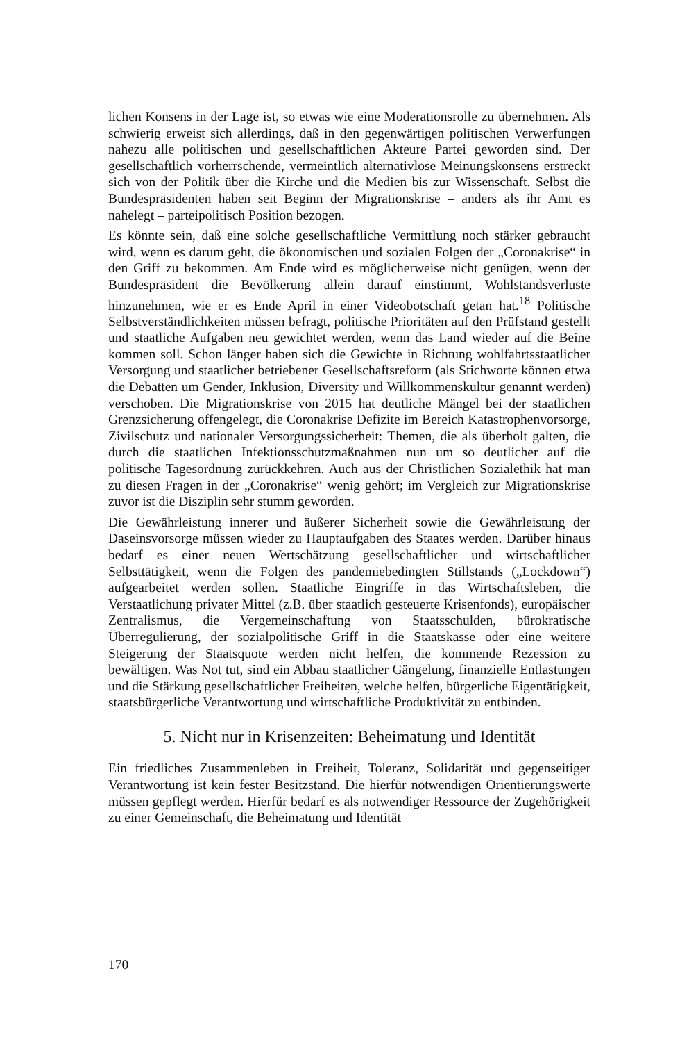lichen Konsens in der Lage ist, so etwas wie eine Moderationsrolle zu übernehmen. Als schwierig erweist sich allerdings, daß in den gegenwärtigen politischen Verwerfungen nahezu alle politischen und gesellschaftlichen Akteure Partei geworden sind. Der gesellschaftlich vorherrschende, vermeintlich alternativlose Meinungskonsens erstreckt sich von der Politik über die Kirche und die Medien bis zur Wissenschaft. Selbst die Bundespräsidenten haben seit Beginn der Migrationskrise – anders als ihr Amt es nahelegt – parteipolitisch Position bezogen.
Es könnte sein, daß eine solche gesellschaftliche Vermittlung noch stärker gebraucht wird, wenn es darum geht, die ökonomischen und sozialen Folgen der „Coronakrise“ in den Griff zu bekommen. Am Ende wird es möglicherweise nicht genügen, wenn der Bundespräsident die Bevölkerung allein darauf einstimmt, Wohlstandsverluste hinzunehmen, wie er es Ende April in einer Videobotschaft getan hat.<sup>18</sup> Politische Selbstverständlichkeiten müssen befragt, politische Prioritäten auf den Prüfstand gestellt und staatliche Aufgaben neu gewichtet werden, wenn das Land wieder auf die Beine kommen soll. Schon länger haben sich die Gewichte in Richtung wohlfahrtsstaatlicher Versorgung und staatlicher betriebener Gesellschaftsreform (als Stichworte können etwa die Debatten um Gender, Inklusion, Diversity und Willkommenskultur genannt werden) verschoben. Die Migrationskrise von 2015 hat deutliche Mängel bei der staatlichen Grenzsicherung offengelegt, die Coronakrise Defizite im Bereich Katastrophenvorsorge, Zivilschutz und nationaler Versorgungssicherheit: Themen, die als überholt galten, die durch die staatlichen Infektionsschutzmaßnahmen nun um so deutlicher auf die politische Tagesordnung zurückkehren. Auch aus der Christlichen Sozialethik hat man zu diesen Fragen in der „Coronakrise“ wenig gehört; im Vergleich zur Migrationskrise zuvor ist die Disziplin sehr stumm geworden.
Die Gewährleistung innerer und äußerer Sicherheit sowie die Gewährleistung der Daseinsvorsorge müssen wieder zu Hauptaufgaben des Staates werden. Darüber hinaus bedarf es einer neuen Wertschätzung gesellschaftlicher und wirtschaftlicher Selbsttätigkeit, wenn die Folgen des pandemiebedingten Stillstands („Lockdown“) aufgearbeitet werden sollen. Staatliche Eingriffe in das Wirtschaftsleben, die Verstaatlichung privater Mittel (z.B. über staatlich gesteuerte Krisenfonds), europäischer Zentralismus, die Vergemeinschaftung von Staatsschulden, bürokratische Überregulierung, der sozialpolitische Griff in die Staatskasse oder eine weitere Steigerung der Staatsquote werden nicht helfen, die kommende Rezession zu bewältigen. Was Not tut, sind ein Abbau staatlicher Gängelung, finanzielle Entlastungen und die Stärkung gesellschaftlicher Freiheiten, welche helfen, bürgerliche Eigentätigkeit, staatsbürgerliche Verantwortung und wirtschaftliche Produktivität zu entbinden.
5. Nicht nur in Krisenzeiten: Beheimatung und Identität
Ein friedliches Zusammenleben in Freiheit, Toleranz, Solidarität und gegenseitiger Verantwortung ist kein fester Besitzstand. Die hierfür notwendigen Orientierungswerte müssen gepflegt werden. Hierfür bedarf es als notwendiger Ressource der Zugehörigkeit zu einer Gemeinschaft, die Beheimatung und Identität
170